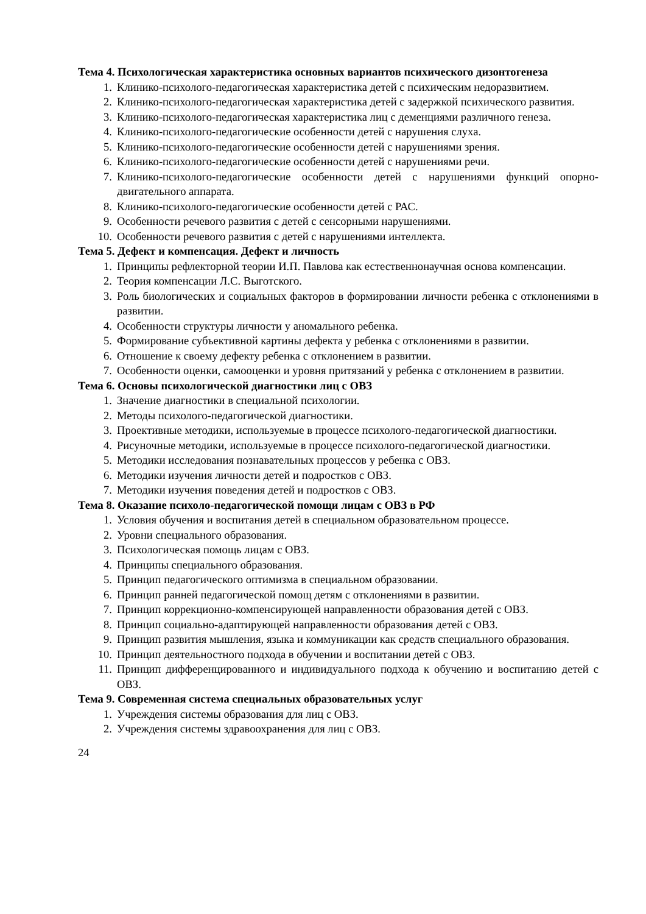Тема 4. Психологическая характеристика основных вариантов психического дизонтогенеза
1. Клинико-психолого-педагогическая характеристика детей с психическим недоразвитием.
2. Клинико-психолого-педагогическая характеристика детей с задержкой психического развития.
3. Клинико-психолого-педагогическая характеристика лиц с деменциями различного генеза.
4. Клинико-психолого-педагогические особенности детей с нарушения слуха.
5. Клинико-психолого-педагогические особенности детей с нарушениями зрения.
6. Клинико-психолого-педагогические особенности детей с нарушениями речи.
7. Клинико-психолого-педагогические особенности детей с нарушениями функций опорно-двигательного аппарата.
8. Клинико-психолого-педагогические особенности детей с РАС.
9. Особенности речевого развития с детей с сенсорными нарушениями.
10. Особенности речевого развития с детей с нарушениями интеллекта.
Тема 5. Дефект и компенсация. Дефект и личность
1. Принципы рефлекторной теории И.П. Павлова как естественнонаучная основа компенсации.
2. Теория компенсации Л.С. Выготского.
3. Роль биологических и социальных факторов в формировании личности ребенка с отклонениями в развитии.
4. Особенности структуры личности у аномального ребенка.
5. Формирование субъективной картины дефекта у ребенка с отклонениями в развитии.
6. Отношение к своему дефекту ребенка с отклонением в развитии.
7. Особенности оценки, самооценки и уровня притязаний у ребенка с отклонением в развитии.
Тема 6. Основы психологической диагностики лиц с ОВЗ
1. Значение диагностики в специальной психологии.
2. Методы психолого-педагогической диагностики.
3. Проективные методики, используемые в процессе психолого-педагогической диагностики.
4. Рисуночные методики, используемые в процессе психолого-педагогической диагностики.
5. Методики исследования познавательных процессов у ребенка с ОВЗ.
6. Методики изучения личности детей и подростков с ОВЗ.
7. Методики изучения поведения детей и подростков с ОВЗ.
Тема 8. Оказание психоло-педагогической помощи лицам с ОВЗ в РФ
1. Условия обучения и воспитания детей в специальном образовательном процессе.
2. Уровни специального образования.
3. Психологическая помощь лицам с ОВЗ.
4. Принципы специального образования.
5. Принцип педагогического оптимизма в специальном образовании.
6. Принцип ранней педагогической помощ детям с отклонениями в развитии.
7. Принцип коррекционно-компенсирующей направленности образования детей с ОВЗ.
8. Принцип социально-адаптирующей направленности образования детей с ОВЗ.
9. Принцип развития мышления, языка и коммуникации как средств специального образования.
10. Принцип деятельностного подхода в обучении и воспитании детей с ОВЗ.
11. Принцип дифференцированного и индивидуального подхода к обучению и воспитанию детей с ОВЗ.
Тема 9. Современная система специальных образовательных услуг
1. Учреждения системы образования для лиц с ОВЗ.
2. Учреждения системы здравоохранения для лиц с ОВЗ.
24